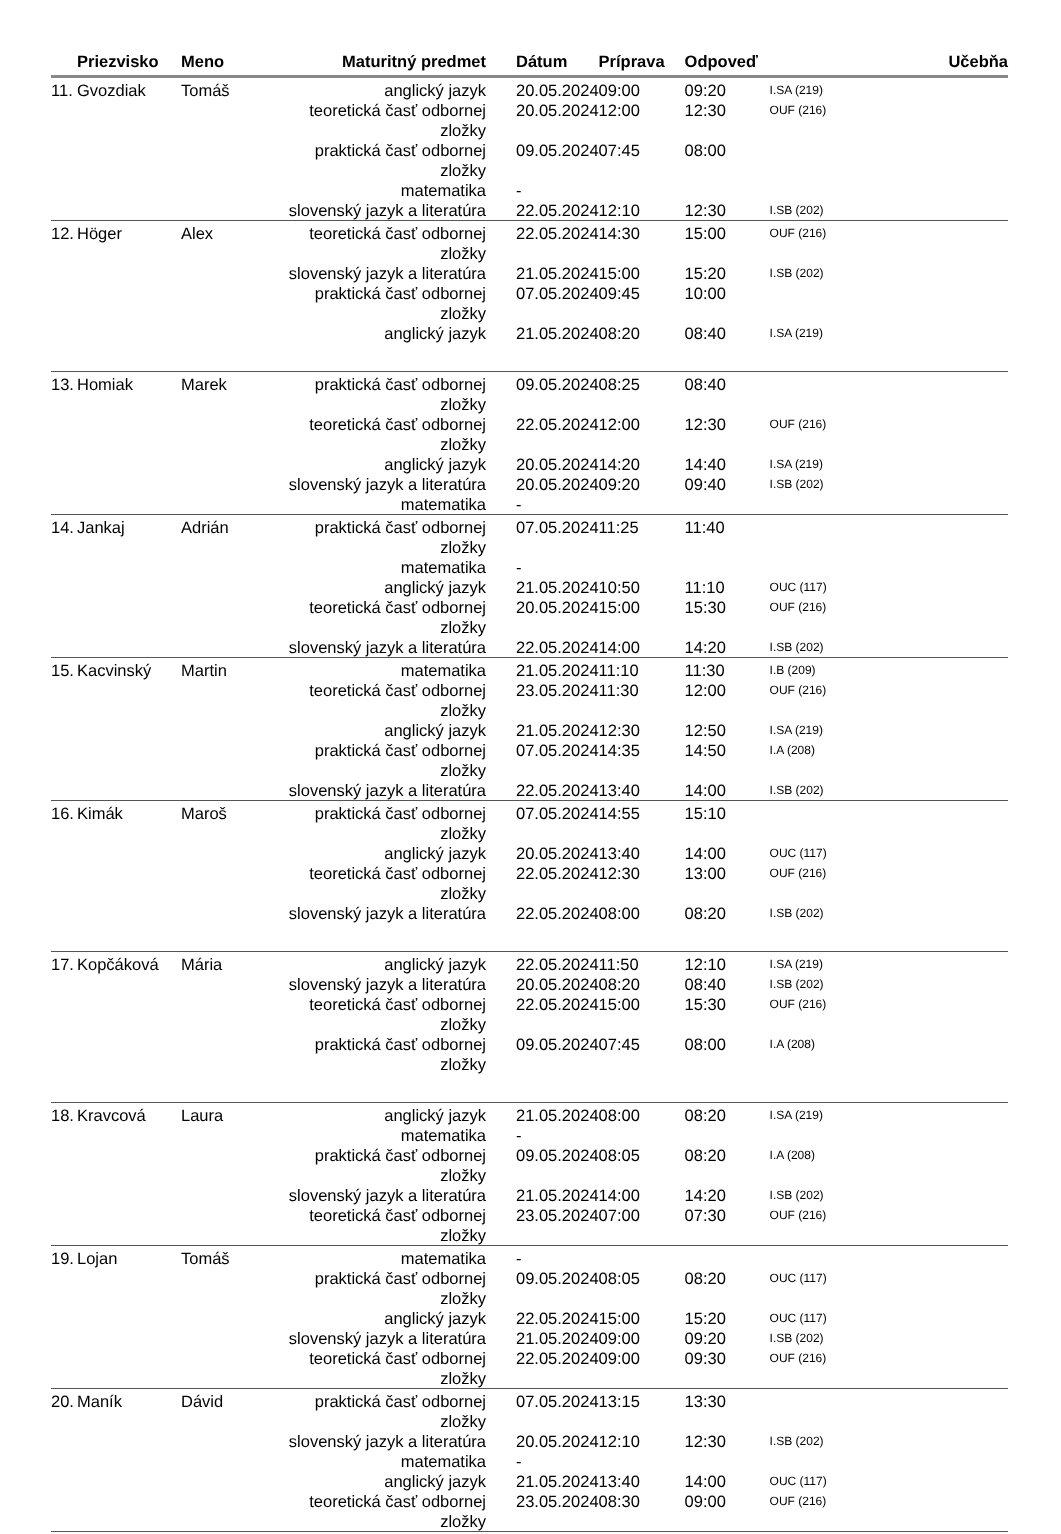| | Priezvisko | Meno | Maturitný predmet | Dátum | Príprava | Odpoveď | Učebňa |
| --- | --- | --- | --- | --- | --- | --- | --- |
| 11. | Gvozdiak | Tomáš | anglický jazyk | 20.05.2024 | 09:00 | 09:20 | I.SA (219) |
| | | | teoretická časť odbornej zložky | 20.05.2024 | 12:00 | 12:30 | OUF (216) |
| | | | praktická časť odbornej zložky | 09.05.2024 | 07:45 | 08:00 | |
| | | | matematika | - | | | |
| | | | slovenský jazyk a literatúra | 22.05.2024 | 12:10 | 12:30 | I.SB (202) |
| 12. | Höger | Alex | teoretická časť odbornej zložky | 22.05.2024 | 14:30 | 15:00 | OUF (216) |
| | | | slovenský jazyk a literatúra | 21.05.2024 | 15:00 | 15:20 | I.SB (202) |
| | | | praktická časť odbornej zložky | 07.05.2024 | 09:45 | 10:00 | |
| | | | anglický jazyk | 21.05.2024 | 08:20 | 08:40 | I.SA (219) |
| 13. | Homiak | Marek | praktická časť odbornej zložky | 09.05.2024 | 08:25 | 08:40 | |
| | | | teoretická časť odbornej zložky | 22.05.2024 | 12:00 | 12:30 | OUF (216) |
| | | | anglický jazyk | 20.05.2024 | 14:20 | 14:40 | I.SA (219) |
| | | | slovenský jazyk a literatúra | 20.05.2024 | 09:20 | 09:40 | I.SB (202) |
| | | | matematika | - | | | |
| 14. | Jankaj | Adrián | praktická časť odbornej zložky | 07.05.2024 | 11:25 | 11:40 | |
| | | | matematika | - | | | |
| | | | anglický jazyk | 21.05.2024 | 10:50 | 11:10 | OUC (117) |
| | | | teoretická časť odbornej zložky | 20.05.2024 | 15:00 | 15:30 | OUF (216) |
| | | | slovenský jazyk a literatúra | 22.05.2024 | 14:00 | 14:20 | I.SB (202) |
| 15. | Kacvinský | Martin | matematika | 21.05.2024 | 11:10 | 11:30 | I.B (209) |
| | | | teoretická časť odbornej zložky | 23.05.2024 | 11:30 | 12:00 | OUF (216) |
| | | | anglický jazyk | 21.05.2024 | 12:30 | 12:50 | I.SA (219) |
| | | | praktická časť odbornej zložky | 07.05.2024 | 14:35 | 14:50 | I.A (208) |
| | | | slovenský jazyk a literatúra | 22.05.2024 | 13:40 | 14:00 | I.SB (202) |
| 16. | Kimák | Maroš | praktická časť odbornej zložky | 07.05.2024 | 14:55 | 15:10 | |
| | | | anglický jazyk | 20.05.2024 | 13:40 | 14:00 | OUC (117) |
| | | | teoretická časť odbornej zložky | 22.05.2024 | 12:30 | 13:00 | OUF (216) |
| | | | slovenský jazyk a literatúra | 22.05.2024 | 08:00 | 08:20 | I.SB (202) |
| 17. | Kopčáková | Mária | anglický jazyk | 22.05.2024 | 11:50 | 12:10 | I.SA (219) |
| | | | slovenský jazyk a literatúra | 20.05.2024 | 08:20 | 08:40 | I.SB (202) |
| | | | teoretická časť odbornej zložky | 22.05.2024 | 15:00 | 15:30 | OUF (216) |
| | | | praktická časť odbornej zložky | 09.05.2024 | 07:45 | 08:00 | I.A (208) |
| 18. | Kravcová | Laura | anglický jazyk | 21.05.2024 | 08:00 | 08:20 | I.SA (219) |
| | | | matematika | - | | | |
| | | | praktická časť odbornej zložky | 09.05.2024 | 08:05 | 08:20 | I.A (208) |
| | | | slovenský jazyk a literatúra | 21.05.2024 | 14:00 | 14:20 | I.SB (202) |
| | | | teoretická časť odbornej zložky | 23.05.2024 | 07:00 | 07:30 | OUF (216) |
| 19. | Lojan | Tomáš | matematika | - | | | |
| | | | praktická časť odbornej zložky | 09.05.2024 | 08:05 | 08:20 | OUC (117) |
| | | | anglický jazyk | 22.05.2024 | 15:00 | 15:20 | OUC (117) |
| | | | slovenský jazyk a literatúra | 21.05.2024 | 09:00 | 09:20 | I.SB (202) |
| | | | teoretická časť odbornej zložky | 22.05.2024 | 09:00 | 09:30 | OUF (216) |
| 20. | Maník | Dávid | praktická časť odbornej zložky | 07.05.2024 | 13:15 | 13:30 | |
| | | | slovenský jazyk a literatúra | 20.05.2024 | 12:10 | 12:30 | I.SB (202) |
| | | | matematika | - | | | |
| | | | anglický jazyk | 21.05.2024 | 13:40 | 14:00 | OUC (117) |
| | | | teoretická časť odbornej zložky | 23.05.2024 | 08:30 | 09:00 | OUF (216) |